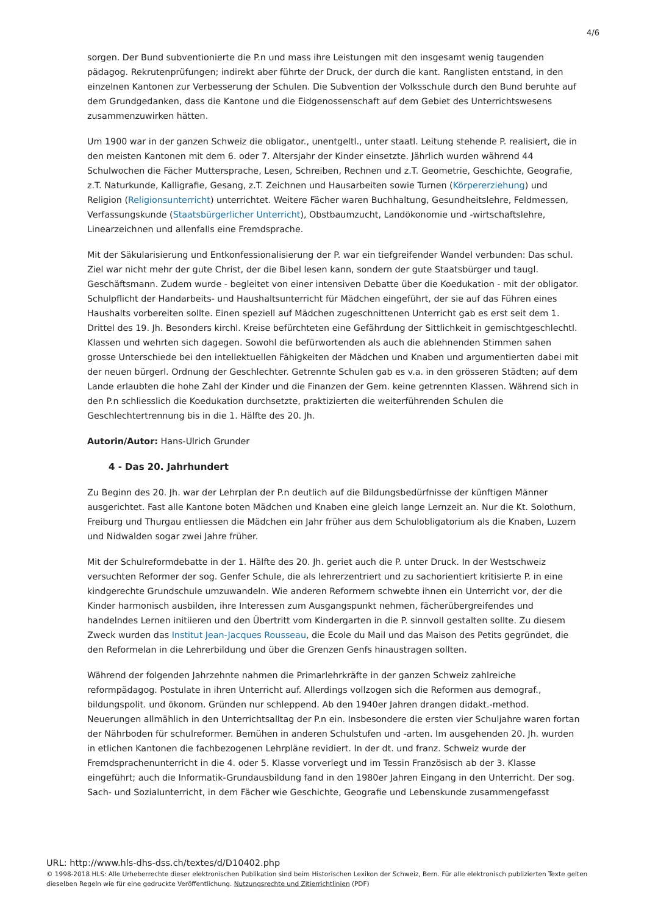4/6
sorgen. Der Bund subventionierte die P.n und mass ihre Leistungen mit den insgesamt wenig taugenden pädagog. Rekrutenprüfungen; indirekt aber führte der Druck, der durch die kant. Ranglisten entstand, in den einzelnen Kantonen zur Verbesserung der Schulen. Die Subvention der Volksschule durch den Bund beruhte auf dem Grundgedanken, dass die Kantone und die Eidgenossenschaft auf dem Gebiet des Unterrichtswesens zusammenzuwirken hätten.
Um 1900 war in der ganzen Schweiz die obligator., unentgeltl., unter staatl. Leitung stehende P. realisiert, die in den meisten Kantonen mit dem 6. oder 7. Altersjahr der Kinder einsetzte. Jährlich wurden während 44 Schulwochen die Fächer Muttersprache, Lesen, Schreiben, Rechnen und z.T. Geometrie, Geschichte, Geografie, z.T. Naturkunde, Kalligrafie, Gesang, z.T. Zeichnen und Hausarbeiten sowie Turnen (Körpererziehung) und Religion (Religionsunterricht) unterrichtet. Weitere Fächer waren Buchhaltung, Gesundheitslehre, Feldmessen, Verfassungskunde (Staatsbürgerlicher Unterricht), Obstbaumzucht, Landökonomie und -wirtschaftslehre, Linearzeichnen und allenfalls eine Fremdsprache.
Mit der Säkularisierung und Entkonfessionalisierung der P. war ein tiefgreifender Wandel verbunden: Das schul. Ziel war nicht mehr der gute Christ, der die Bibel lesen kann, sondern der gute Staatsbürger und taugl. Geschäftsmann. Zudem wurde - begleitet von einer intensiven Debatte über die Koedukation - mit der obligator. Schulpflicht der Handarbeits- und Haushaltsunterricht für Mädchen eingeführt, der sie auf das Führen eines Haushalts vorbereiten sollte. Einen speziell auf Mädchen zugeschnittenen Unterricht gab es erst seit dem 1. Drittel des 19. Jh. Besonders kirchl. Kreise befürchteten eine Gefährdung der Sittlichkeit in gemischtgeschlechtl. Klassen und wehrten sich dagegen. Sowohl die befürwortenden als auch die ablehnenden Stimmen sahen grosse Unterschiede bei den intellektuellen Fähigkeiten der Mädchen und Knaben und argumentierten dabei mit der neuen bürgerl. Ordnung der Geschlechter. Getrennte Schulen gab es v.a. in den grösseren Städten; auf dem Lande erlaubten die hohe Zahl der Kinder und die Finanzen der Gem. keine getrennten Klassen. Während sich in den P.n schliesslich die Koedukation durchsetzte, praktizierten die weiterführenden Schulen die Geschlechtertrennung bis in die 1. Hälfte des 20. Jh.
Autorin/Autor: Hans-Ulrich Grunder
4 - Das 20. Jahrhundert
Zu Beginn des 20. Jh. war der Lehrplan der P.n deutlich auf die Bildungsbedürfnisse der künftigen Männer ausgerichtet. Fast alle Kantone boten Mädchen und Knaben eine gleich lange Lernzeit an. Nur die Kt. Solothurn, Freiburg und Thurgau entliessen die Mädchen ein Jahr früher aus dem Schulobligatorium als die Knaben, Luzern und Nidwalden sogar zwei Jahre früher.
Mit der Schulreformdebatte in der 1. Hälfte des 20. Jh. geriet auch die P. unter Druck. In der Westschweiz versuchten Reformer der sog. Genfer Schule, die als lehrerzentriert und zu sachorientiert kritisierte P. in eine kindgerechte Grundschule umzuwandeln. Wie anderen Reformern schwebte ihnen ein Unterricht vor, der die Kinder harmonisch ausbilden, ihre Interessen zum Ausgangspunkt nehmen, fächerübergreifendes und handelndes Lernen initiieren und den Übertritt vom Kindergarten in die P. sinnvoll gestalten sollte. Zu diesem Zweck wurden das Institut Jean-Jacques Rousseau, die Ecole du Mail und das Maison des Petits gegründet, die den Reformelan in die Lehrerbildung und über die Grenzen Genfs hinaustragen sollten.
Während der folgenden Jahrzehnte nahmen die Primarlehrkräfte in der ganzen Schweiz zahlreiche reformpädagog. Postulate in ihren Unterricht auf. Allerdings vollzogen sich die Reformen aus demograf., bildungspolit. und ökonom. Gründen nur schleppend. Ab den 1940er Jahren drangen didakt.-method. Neuerungen allmählich in den Unterrichtsalltag der P.n ein. Insbesondere die ersten vier Schuljahre waren fortan der Nährboden für schulreformer. Bemühen in anderen Schulstufen und -arten. Im ausgehenden 20. Jh. wurden in etlichen Kantonen die fachbezogenen Lehrpläne revidiert. In der dt. und franz. Schweiz wurde der Fremdsprachenunterricht in die 4. oder 5. Klasse vorverlegt und im Tessin Französisch ab der 3. Klasse eingeführt; auch die Informatik-Grundausbildung fand in den 1980er Jahren Eingang in den Unterricht. Der sog. Sach- und Sozialunterricht, in dem Fächer wie Geschichte, Geografie und Lebenskunde zusammengefasst
URL: http://www.hls-dhs-dss.ch/textes/d/D10402.php
© 1998-2018 HLS: Alle Urheberrechte dieser elektronischen Publikation sind beim Historischen Lexikon der Schweiz, Bern. Für alle elektronisch publizierten Texte gelten dieselben Regeln wie für eine gedruckte Veröffentlichung. Nutzungsrechte und Zitierrichtlinien (PDF)